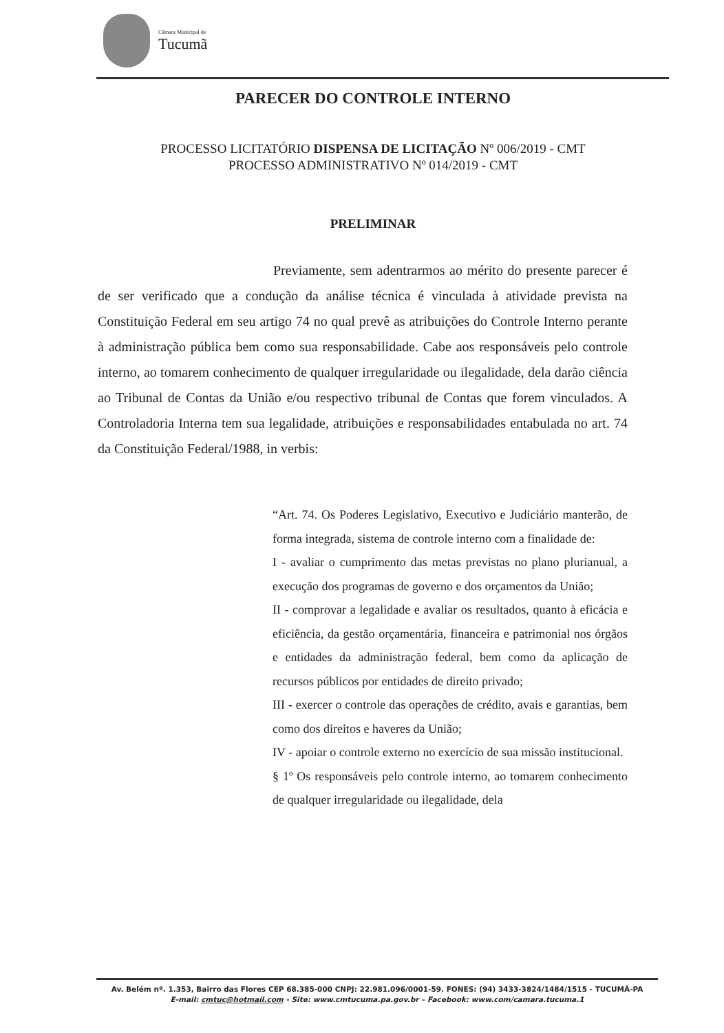Câmara Municipal de
Tucumã
PARECER DO CONTROLE INTERNO
PROCESSO LICITATÓRIO DISPENSA DE LICITAÇÃO Nº 006/2019 - CMT
PROCESSO ADMINISTRATIVO Nº 014/2019 - CMT
PRELIMINAR
Previamente, sem adentrarmos ao mérito do presente parecer é de ser verificado que a condução da análise técnica é vinculada à atividade prevista na Constituição Federal em seu artigo 74 no qual prevê as atribuições do Controle Interno perante à administração pública bem como sua responsabilidade. Cabe aos responsáveis pelo controle interno, ao tomarem conhecimento de qualquer irregularidade ou ilegalidade, dela darão ciência ao Tribunal de Contas da União e/ou respectivo tribunal de Contas que forem vinculados. A Controladoria Interna tem sua legalidade, atribuições e responsabilidades entabulada no art. 74 da Constituição Federal/1988, in verbis:
“Art. 74. Os Poderes Legislativo, Executivo e Judiciário manterão, de forma integrada, sistema de controle interno com a finalidade de:
I - avaliar o cumprimento das metas previstas no plano plurianual, a execução dos programas de governo e dos orçamentos da União;
II - comprovar a legalidade e avaliar os resultados, quanto à eficácia e eficiência, da gestão orçamentária, financeira e patrimonial nos órgãos e entidades da administração federal, bem como da aplicação de recursos públicos por entidades de direito privado;
III - exercer o controle das operações de crédito, avais e garantias, bem como dos direitos e haveres da União;
IV - apoiar o controle externo no exercício de sua missão institucional.
§ 1º Os responsáveis pelo controle interno, ao tomarem conhecimento de qualquer irregularidade ou ilegalidade, dela
Av. Belém nº. 1.353, Bairro das Flores CEP 68.385-000 CNPJ: 22.981.096/0001-59. FONES: (94) 3433-3824/1484/1515 - TUCUMÃ-PA
E-mail: cmtuc@hotmail.com - Site: www.cmtucuma.pa.gov.br – Facebook: www.com/camara.tucuma.1